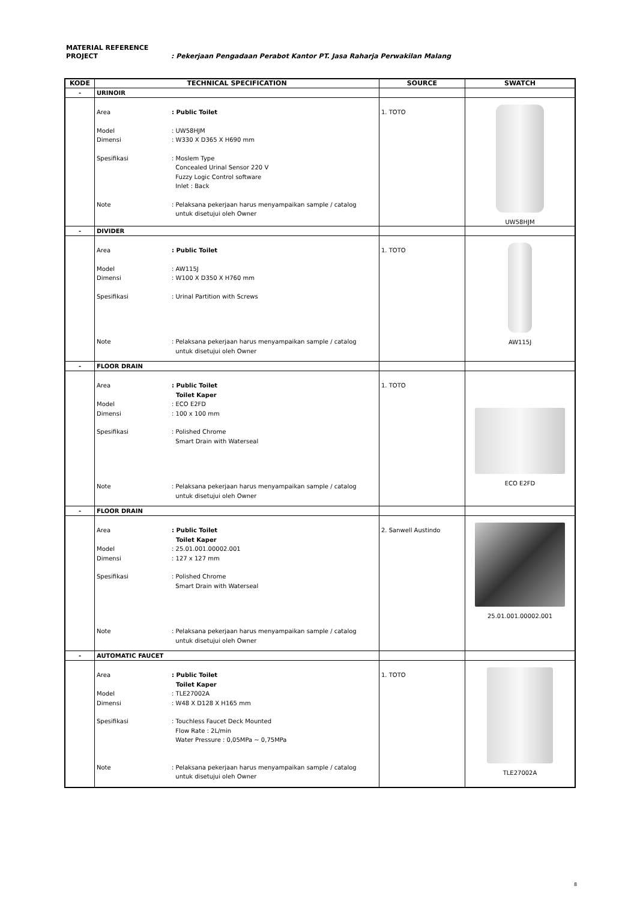MATERIAL REFERENCE
PROJECT : Pekerjaan Pengadaan Perabot Kantor PT. Jasa Raharja Perwakilan Malang
| KODE | TECHNICAL SPECIFICATION | SOURCE | SWATCH |
| --- | --- | --- | --- |
| - | URINOIR | | |
| | Area : Public Toilet Model : UW58HJM Dimensi : W330 X D365 X H690 mm Spesifikasi : Moslem Type Concealed Urinal Sensor 220 V Fuzzy Logic Control software Inlet : Back Note : Pelaksana pekerjaan harus menyampaikan sample / catalog untuk disetujui oleh Owner | 1. TOTO | UW58HJM |
| - | DIVIDER | | |
| | Area : Public Toilet Model : AW115J Dimensi : W100 X D350 X H760 mm Spesifikasi : Urinal Partition with Screws Note : Pelaksana pekerjaan harus menyampaikan sample / catalog untuk disetujui oleh Owner | 1. TOTO | AW115J |
| - | FLOOR DRAIN | | |
| | Area : Public Toilet Toilet Kaper Model : ECO E2FD Dimensi : 100 x 100 mm Spesifikasi : Polished Chrome Smart Drain with Waterseal Note : Pelaksana pekerjaan harus menyampaikan sample / catalog untuk disetujui oleh Owner | 1. TOTO | ECO E2FD |
| - | FLOOR DRAIN | | |
| | Area : Public Toilet Toilet Kaper Model : 25.01.001.00002.001 Dimensi : 127 x 127 mm Spesifikasi : Polished Chrome Smart Drain with Waterseal Note : Pelaksana pekerjaan harus menyampaikan sample / catalog untuk disetujui oleh Owner | 2. Sanwell Austindo | 25.01.001.00002.001 |
| - | AUTOMATIC FAUCET | | |
| | Area : Public Toilet Toilet Kaper Model : TLE27002A Dimensi : W48 X D128 X H165 mm Spesifikasi : Touchless Faucet Deck Mounted Flow Rate : 2L/min Water Pressure : 0,05MPa ~ 0,75MPa Note : Pelaksana pekerjaan harus menyampaikan sample / catalog untuk disetujui oleh Owner | 1. TOTO | TLE27002A |
8